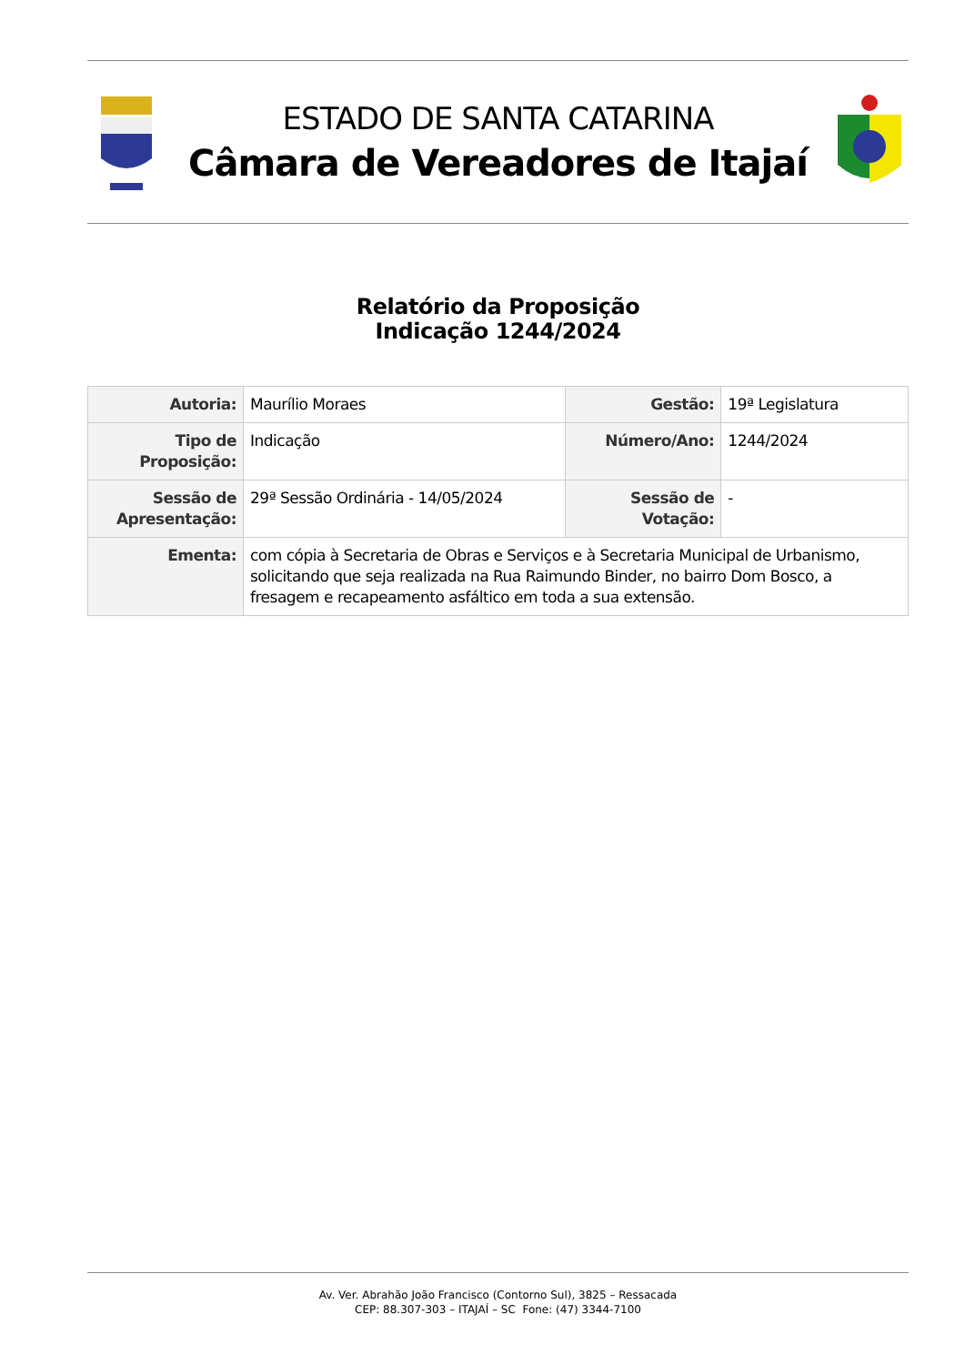ESTADO DE SANTA CATARINA
Câmara de Vereadores de Itajaí
Relatório da Proposição
Indicação 1244/2024
| Autoria: | Maurílio Moraes | Gestão: | 19ª Legislatura |
| Tipo de Proposição: | Indicação | Número/Ano: | 1244/2024 |
| Sessão de Apresentação: | 29ª Sessão Ordinária - 14/05/2024 | Sessão de Votação: | - |
| Ementa: | com cópia à Secretaria de Obras e Serviços e à Secretaria Municipal de Urbanismo, solicitando que seja realizada na Rua Raimundo Binder, no bairro Dom Bosco, a fresagem e recapeamento asfáltico em toda a sua extensão. | | |
Av. Ver. Abrahão João Francisco (Contorno Sul), 3825 – Ressacada
CEP: 88.307-303 – ITAJAÍ – SC Fone: (47) 3344-7100